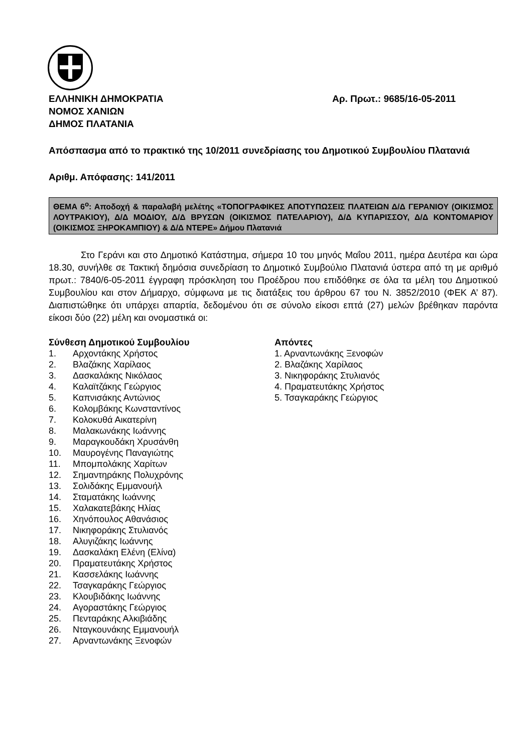ΕΛΛΗΝΙΚΗ ΔΗΜΟΚΡΑΤΙΑ
ΝΟΜΟΣ ΧΑΝΙΩΝ
ΔΗΜΟΣ ΠΛΑΤΑΝΙΑ
Αρ. Πρωτ.: 9685/16-05-2011
Απόσπασμα από το πρακτικό της 10/2011 συνεδρίασης του Δημοτικού Συμβουλίου Πλατανιά
Αριθμ. Απόφασης: 141/2011
ΘΕΜΑ 6<sup>ο</sup>: Αποδοχή & παραλαβή μελέτης «ΤΟΠΟΓΡΑΦΙΚΕΣ ΑΠΟΤΥΠΩΣΕΙΣ ΠΛΑΤΕΙΩΝ Δ/Δ ΓΕΡΑΝΙΟΥ (ΟΙΚΙΣΜΟΣ ΛΟΥΤΡΑΚΙΟΥ), Δ/Δ ΜΟΔΙΟΥ, Δ/Δ ΒΡΥΣΩΝ (ΟΙΚΙΣΜΟΣ ΠΑΤΕΛΑΡΙΟΥ), Δ/Δ ΚΥΠΑΡΙΣΣΟΥ, Δ/Δ ΚΟΝΤΟΜΑΡΙΟΥ (ΟΙΚΙΣΜΟΣ ΞΗΡΟΚΑΜΠΙΟΥ) & Δ/Δ ΝΤΕΡΕ» Δήμου Πλατανιά
Στο Γεράνι και στο Δημοτικό Κατάστημα, σήμερα 10 του μηνός Μαΐου 2011, ημέρα Δευτέρα και ώρα 18.30, συνήλθε σε Τακτική δημόσια συνεδρίαση το Δημοτικό Συμβούλιο Πλατανιά ύστερα από τη με αριθμό πρωτ.: 7840/6-05-2011 έγγραφη πρόσκληση του Προέδρου που επιδόθηκε σε όλα τα μέλη του Δημοτικού Συμβουλίου και στον Δήμαρχο, σύμφωνα με τις διατάξεις του άρθρου 67 του Ν. 3852/2010 (ΦΕΚ Α’ 87). Διαπιστώθηκε ότι υπάρχει απαρτία, δεδομένου ότι σε σύνολο είκοσι επτά (27) μελών βρέθηκαν παρόντα είκοσι δύο (22) μέλη και ονομαστικά οι:
Σύνθεση Δημοτικού Συμβουλίου
1. Αρχοντάκης Χρήστος
2. Βλαζάκης Χαρίλαος
3. Δασκαλάκης Νικόλαος
4. Καλαϊτζάκης Γεώργιος
5. Καπνισάκης Αντώνιος
6. Κολομβάκης Κωνσταντίνος
7. Κολοκυθά Αικατερίνη
8. Μαλακωνάκης Ιωάννης
9. Μαραγκουδάκη Χρυσάνθη
10. Μαυρογένης Παναγιώτης
11. Μπομπολάκης Χαρίτων
12. Σημαντηράκης Πολυχρόνης
13. Σολιδάκης Εμμανουήλ
14. Σταματάκης Ιωάννης
15. Χαλακατεβάκης Ηλίας
16. Χηνόπουλος Αθανάσιος
17. Νικηφοράκης Στυλιανός
18. Αλυγιζάκης Ιωάννης
19. Δασκαλάκη Ελένη (Ελίνα)
20. Πραματευτάκης Χρήστος
21. Κασσελάκης Ιωάννης
22. Τσαγκαράκης Γεώργιος
23. Κλουβιδάκης Ιωάννης
24. Αγοραστάκης Γεώργιος
25. Πενταράκης Αλκιβιάδης
26. Νταγκουνάκης Εμμανουήλ
27. Αρναντωνάκης Ξενοφών
Απόντες
1. Αρναντωνάκης Ξενοφών
2. Βλαζάκης Χαρίλαος
3. Νικηφοράκης Στυλιανός
4. Πραματευτάκης Χρήστος
5. Τσαγκαράκης Γεώργιος